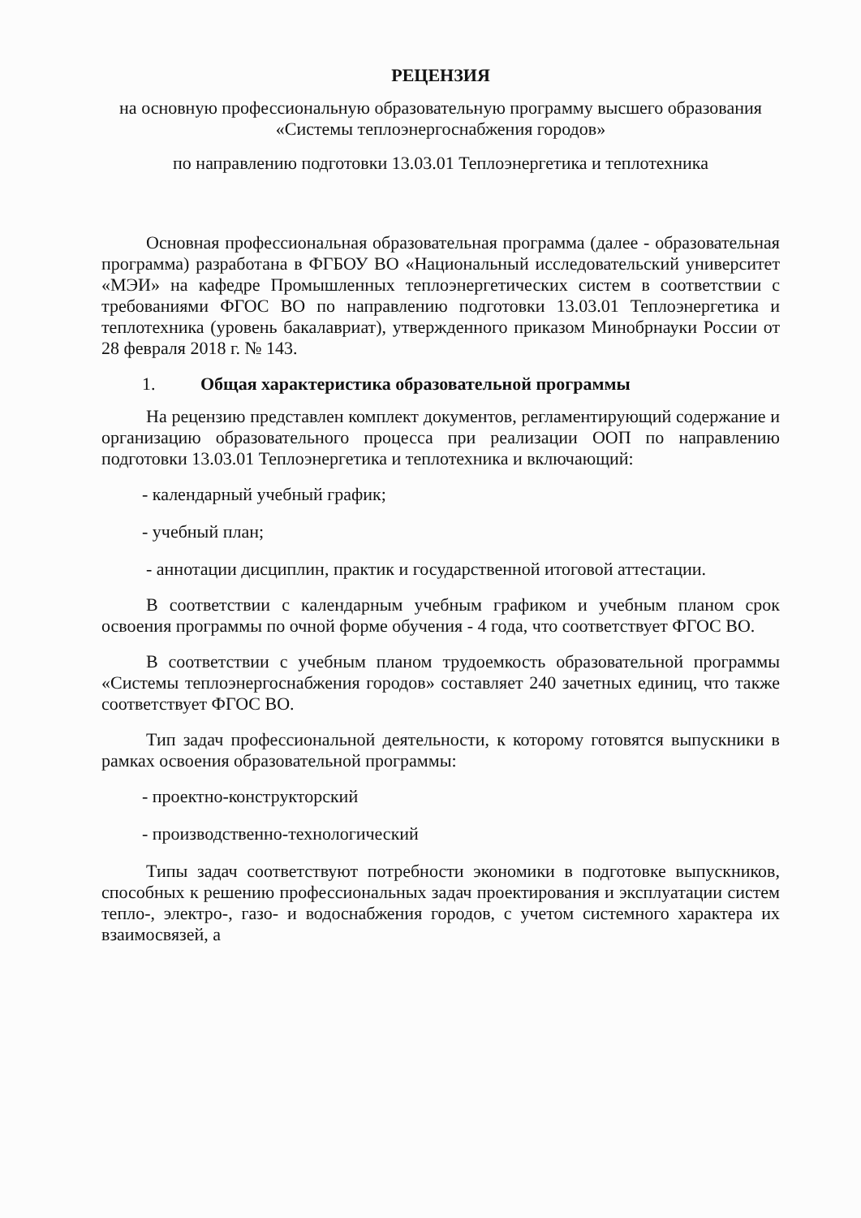РЕЦЕНЗИЯ
на основную профессиональную образовательную программу высшего образования «Системы теплоэнергоснабжения городов»
по направлению подготовки 13.03.01 Теплоэнергетика и теплотехника
Основная профессиональная образовательная программа (далее - образовательная программа) разработана в ФГБОУ ВО «Национальный исследовательский университет «МЭИ» на кафедре Промышленных теплоэнергетических систем в соответствии с требованиями ФГОС ВО по направлению подготовки 13.03.01 Теплоэнергетика и теплотехника (уровень бакалавриат), утвержденного приказом Минобрнауки России от 28 февраля 2018 г. № 143.
1. Общая характеристика образовательной программы
На рецензию представлен комплект документов, регламентирующий содержание и организацию образовательного процесса при реализации ООП по направлению подготовки 13.03.01 Теплоэнергетика и теплотехника и включающий:
- календарный учебный график;
- учебный план;
- аннотации дисциплин, практик и государственной итоговой аттестации.
В соответствии с календарным учебным графиком и учебным планом срок освоения программы по очной форме обучения - 4 года, что соответствует ФГОС ВО.
В соответствии с учебным планом трудоемкость образовательной программы «Системы теплоэнергоснабжения городов» составляет 240 зачетных единиц, что также соответствует ФГОС ВО.
Тип задач профессиональной деятельности, к которому готовятся выпускники в рамках освоения образовательной программы:
- проектно-конструкторский
- производственно-технологический
Типы задач соответствуют потребности экономики в подготовке выпускников, способных к решению профессиональных задач проектирования и эксплуатации систем тепло-, электро-, газо- и водоснабжения городов, с учетом системного характера их взаимосвязей, а